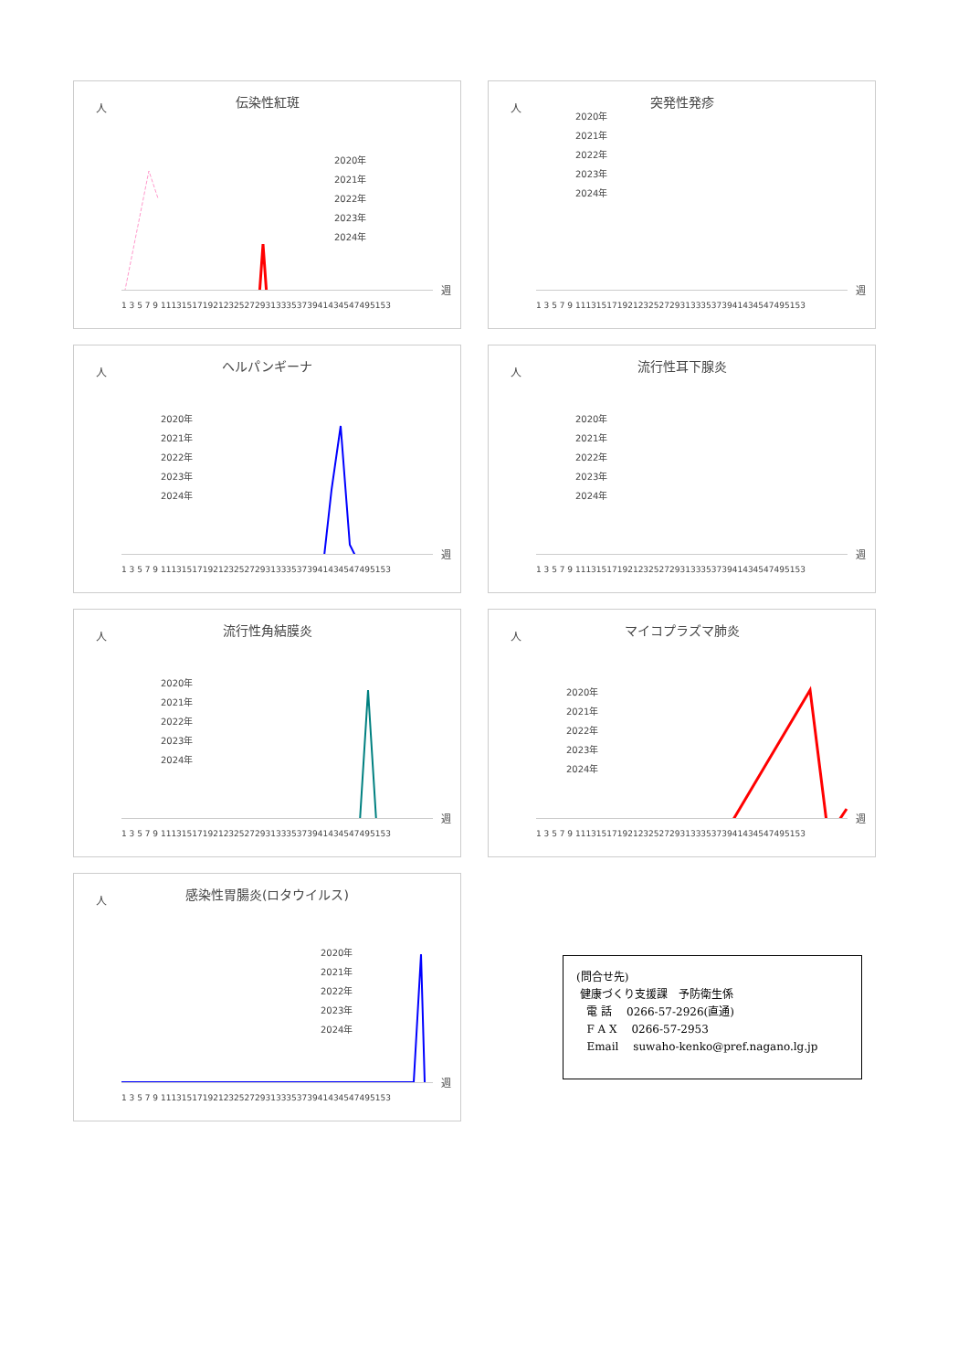人
伝染性紅斑
2020年
2021年
2022年
2023年
2024年
1 3 5 7 9 11131517192123252729313335373941434547495153
週
人
突発性発疹
2020年
2021年
2022年
2023年
2024年
1 3 5 7 9 11131517192123252729313335373941434547495153
週
人
ヘルパンギーナ
2020年
2021年
2022年
2023年
2024年
1 3 5 7 9 11131517192123252729313335373941434547495153
週
人
流行性耳下腺炎
2020年
2021年
2022年
2023年
2024年
1 3 5 7 9 11131517192123252729313335373941434547495153
週
人
流行性角結膜炎
2020年
2021年
2022年
2023年
2024年
1 3 5 7 9 11131517192123252729313335373941434547495153
週
人
マイコプラズマ肺炎
2020年
2021年
2022年
2023年
2024年
1 3 5 7 9 11131517192123252729313335373941434547495153
週
人
感染性胃腸炎(ロタウイルス)
2020年
2021年
2022年
2023年
2024年
1 3 5 7 9 11131517192123252729313335373941434547495153
週
(問合せ先)
健康づくり支援課　予防衛生係
電 話　 0266-57-2926(直通)
F A X　 0266-57-2953
Email　 suwaho-kenko@pref.nagano.lg.jp